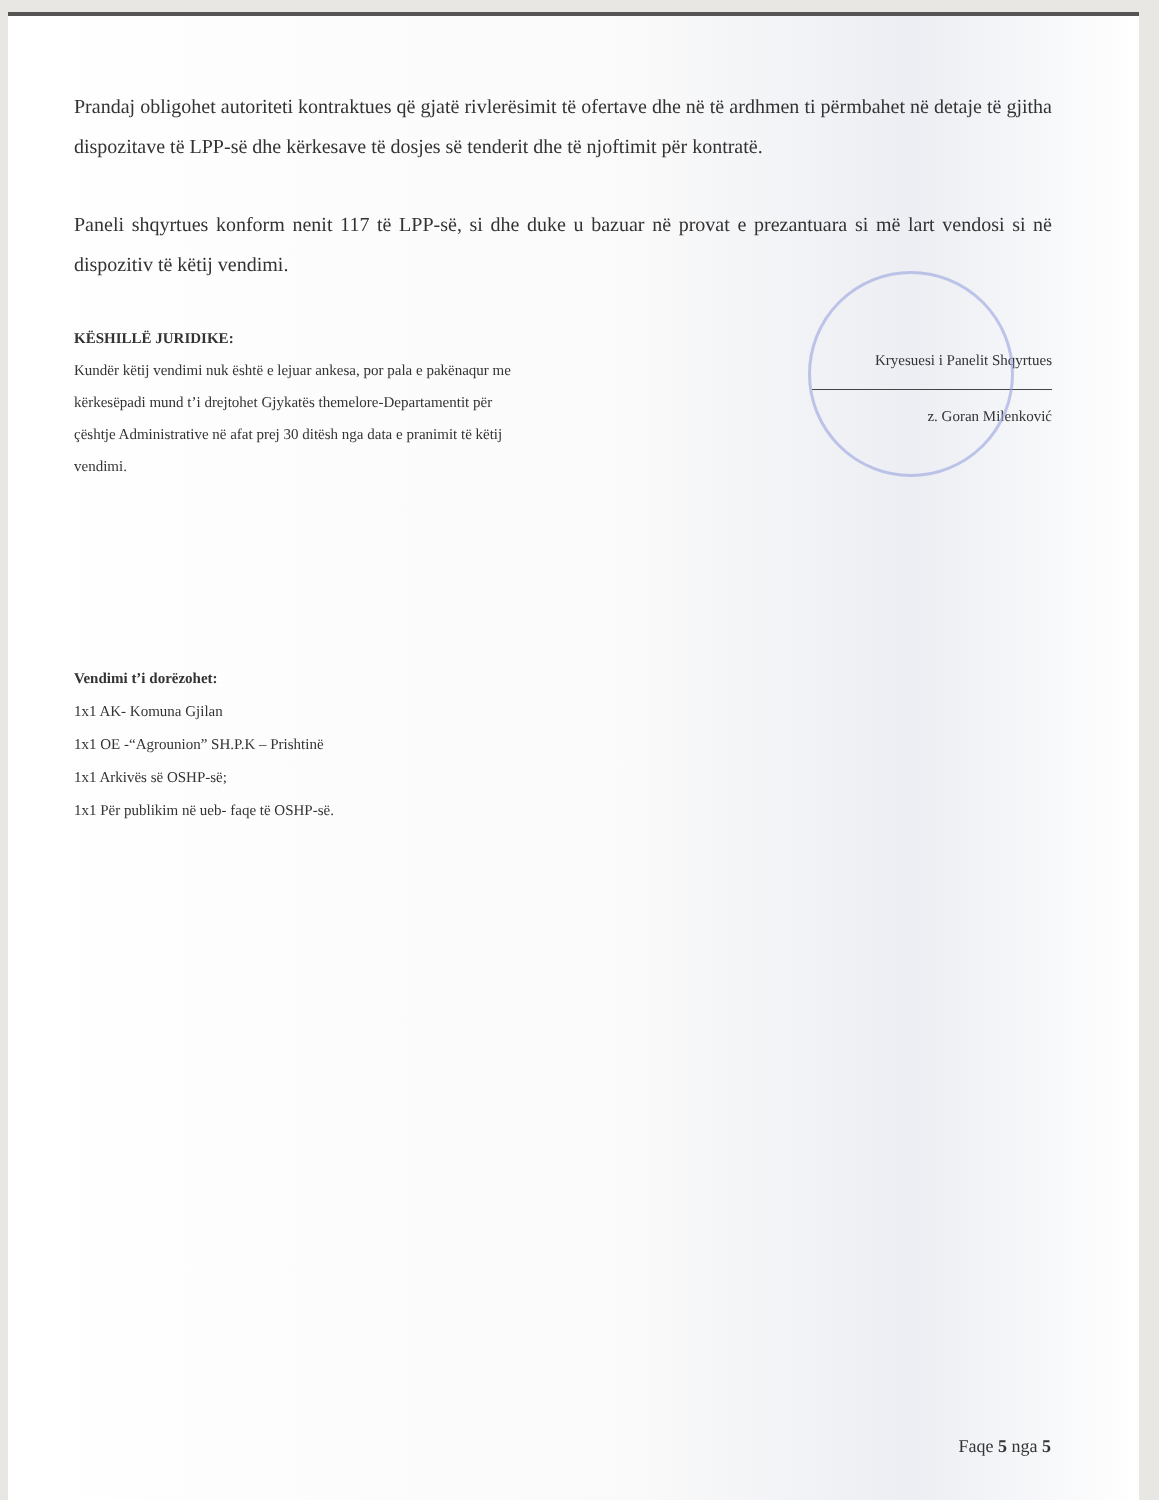Prandaj obligohet autoriteti kontraktues që gjatë rivlerësimit të ofertave dhe në të ardhmen ti përmbahet në detaje të gjitha dispozitave të LPP-së dhe kërkesave të dosjes së tenderit dhe të njoftimit për kontratë.
Paneli shqyrtues konform nenit 117 të LPP-së, si dhe duke u bazuar në provat e prezantuara si më lart vendosi si në dispozitiv të këtij vendimi.
KËSHILLË JURIDIKE:
Kundër këtij vendimi nuk është e lejuar ankesa, por pala e pakënaqur me kërkesëpadi mund t’i drejtohet Gjykatës themelore-Departamentit për çështje Administrative në afat prej 30 ditësh nga data e pranimit të këtij vendimi.
Kryesuesi i Panelit Shqyrtues
z. Goran Milenković
Vendimi t’i dorëzohet:
1x1 AK- Komuna Gjilan
1x1 OE -“Agrounion” SH.P.K – Prishtinë
1x1 Arkivës së OSHP-së;
1x1 Për publikim në ueb- faqe të OSHP-së.
Faqe 5 nga 5